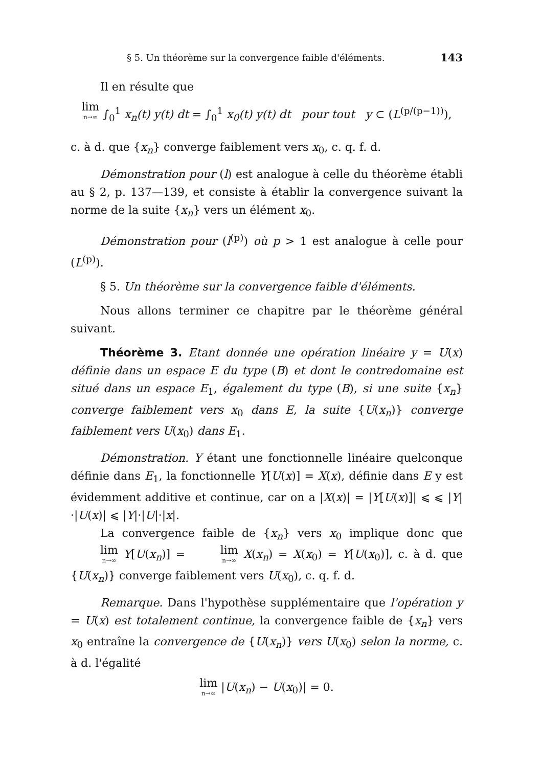§ 5. Un théorème sur la convergence faible d'éléments. 143
Il en résulte que
lim n→∞ ∫<sub>0</sub><sup>1</sup> x<sub>n</sub>(t) y(t) dt = ∫<sub>0</sub><sup>1</sup> x<sub>0</sub>(t) y(t) dt pour tout y ⊂ (L<sup>(p/(p−1))</sup>),
c. à d. que {x<sub>n</sub>} converge faiblement vers x<sub>0</sub>, c. q. f. d.
Démonstration pour (l) est analogue à celle du théorème établi au § 2, p. 137—139, et consiste à établir la convergence suivant la norme de la suite {x<sub>n</sub>} vers un élément x<sub>0</sub>.
Démonstration pour (l<sup>(p)</sup>) où p > 1 est analogue à celle pour (L<sup>(p)</sup>).
§ 5. Un théorème sur la convergence faible d'éléments.
Nous allons terminer ce chapitre par le théorème général suivant.
Théorème 3. Etant donnée une opération linéaire y = U(x) définie dans un espace E du type (B) et dont le contredomaine est situé dans un espace E<sub>1</sub>, également du type (B), si une suite {x<sub>n</sub>} converge faiblement vers x<sub>0</sub> dans E, la suite {U(x<sub>n</sub>)} converge faiblement vers U(x<sub>0</sub>) dans E<sub>1</sub>.
Démonstration. Y étant une fonctionnelle linéaire quelconque définie dans E<sub>1</sub>, la fonctionnelle Y[U(x)] = X(x), définie dans E y est évidemment additive et continue, car on a |X(x)| = |Y[U(x)]| ⩽ ⩽ |Y|·|U(x)| ⩽ |Y|·|U|·|x|.
La convergence faible de {x<sub>n</sub>} vers x<sub>0</sub> implique donc que lim n→∞ Y[U(x<sub>n</sub>)] = lim n→∞ X(x<sub>n</sub>) = X(x<sub>0</sub>) = Y[U(x<sub>0</sub>)], c. à d. que {U(x<sub>n</sub>)} converge faiblement vers U(x<sub>0</sub>), c. q. f. d.
Remarque. Dans l'hypothèse supplémentaire que l'opération y = U(x) est totalement continue, la convergence faible de {x<sub>n</sub>} vers x<sub>0</sub> entraîne la convergence de {U(x<sub>n</sub>)} vers U(x<sub>0</sub>) selon la norme, c. à d. l'égalité
lim n→∞ |U(x<sub>n</sub>) − U(x<sub>0</sub>)| = 0.